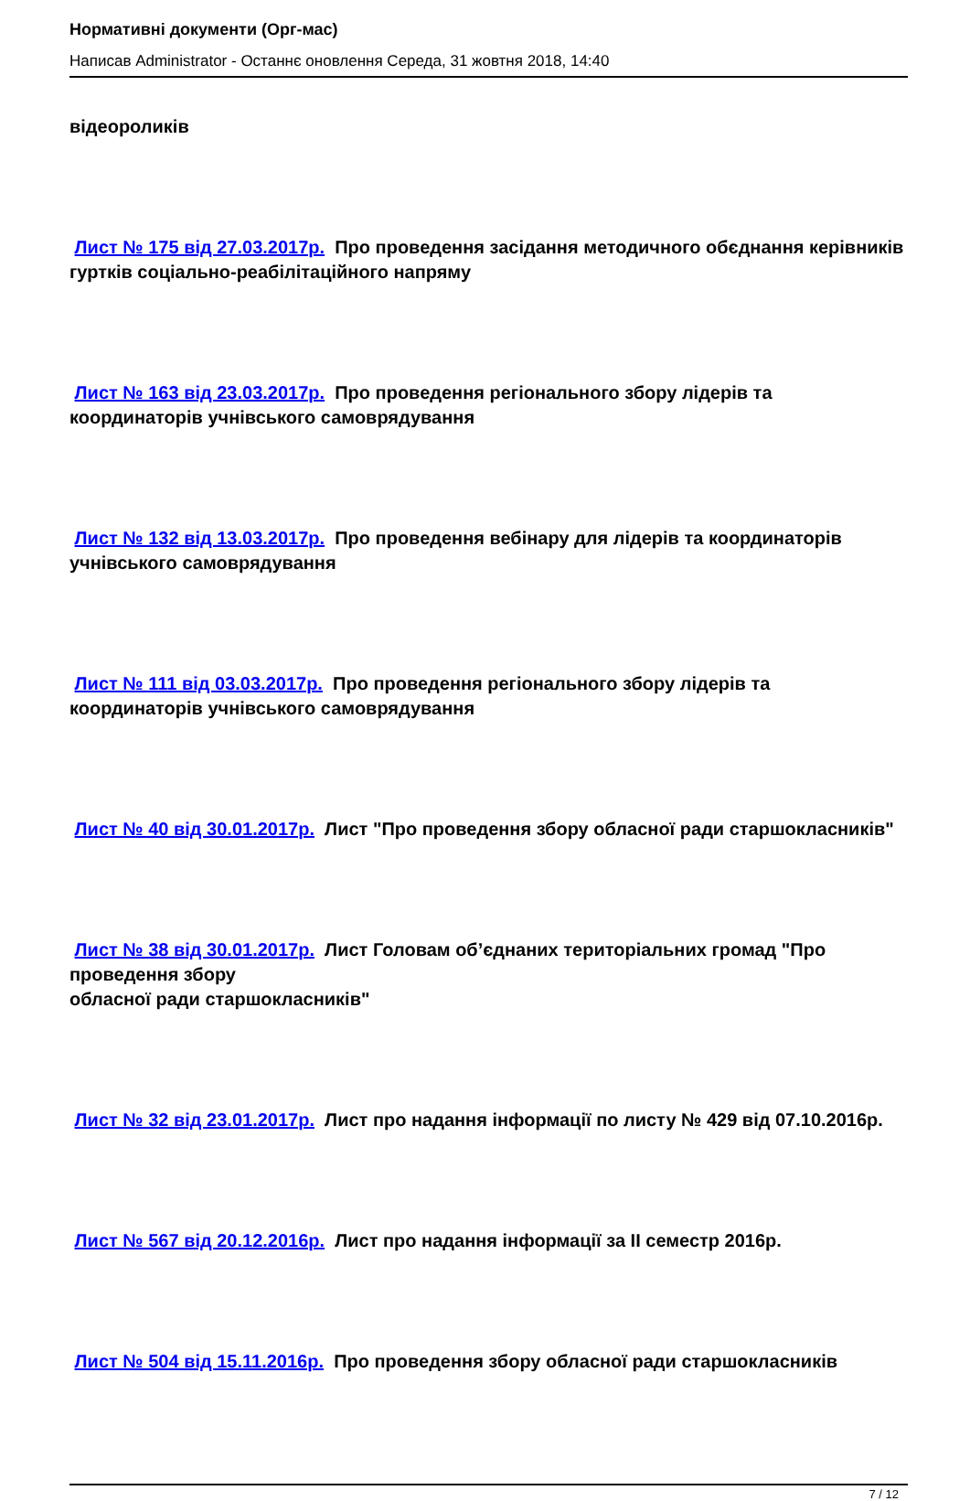Нормативні документи (Орг-мас)
Написав Administrator - Останнє оновлення Середа, 31 жовтня 2018, 14:40
відеороликів
Лист № 175 від 27.03.2017р. Про проведення засідання методичного обєднання керівників гуртків соціально-реабілітаційного напряму
Лист № 163 від 23.03.2017р. Про проведення регіонального збору лідерів та координаторів учнівського самоврядування
Лист № 132 від 13.03.2017р. Про проведення вебінару для лідерів та координаторів учнівського самоврядування
Лист № 111 від 03.03.2017р. Про проведення регіонального збору лідерів та координаторів учнівського самоврядування
Лист № 40 від 30.01.2017р. Лист "Про проведення збору обласної ради старшокласників"
Лист № 38 від 30.01.2017р. Лист Головам об’єднаних територіальних громад "Про проведення збору
обласної ради старшокласників"
Лист № 32 від 23.01.2017р. Лист про надання інформації по листу № 429 від 07.10.2016р.
Лист № 567 від 20.12.2016р. Лист про надання інформації за ІІ семестр 2016р.
Лист № 504 від 15.11.2016р. Про проведення збору обласної ради старшокласників
7 / 12